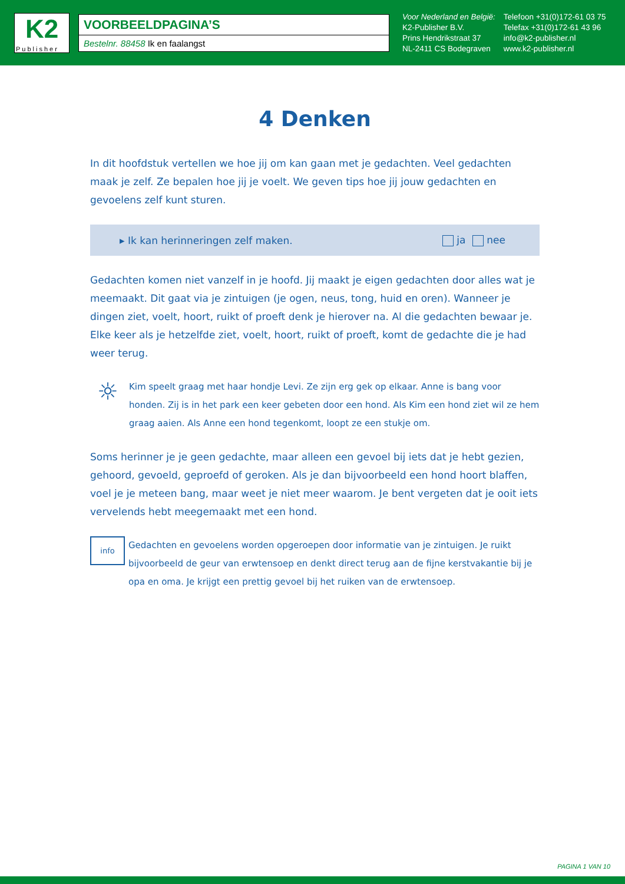K2
Publisher
VOORBEELDPAGINA’S
Bestelnr. 88458 Ik en faalangst
Voor Nederland en België:
K2-Publisher B.V.
Prins Hendrikstraat 37
NL-2411 CS Bodegraven
Telefoon +31(0)172-61 03 75
Telefax +31(0)172-61 43 96
info@k2-publisher.nl
www.k2-publisher.nl
4 Denken
In dit hoofdstuk vertellen we hoe jij om kan gaan met je gedachten. Veel gedachten maak je zelf. Ze bepalen hoe jij je voelt. We geven tips hoe jij jouw gedachten en gevoelens zelf kunt sturen.
▸ Ik kan herinneringen zelf maken. ja nee
Gedachten komen niet vanzelf in je hoofd. Jij maakt je eigen gedachten door alles wat je meemaakt. Dit gaat via je zintuigen (je ogen, neus, tong, huid en oren). Wanneer je dingen ziet, voelt, hoort, ruikt of proeft denk je hierover na. Al die gedachten bewaar je. Elke keer als je hetzelfde ziet, voelt, hoort, ruikt of proeft, komt de gedachte die je had weer terug.
☼
Kim speelt graag met haar hondje Levi. Ze zijn erg gek op elkaar. Anne is bang voor honden. Zij is in het park een keer gebeten door een hond. Als Kim een hond ziet wil ze hem graag aaien. Als Anne een hond tegenkomt, loopt ze een stukje om.
Soms herinner je je geen gedachte, maar alleen een gevoel bij iets dat je hebt gezien, gehoord, gevoeld, geproefd of geroken. Als je dan bijvoorbeeld een hond hoort blaffen, voel je je meteen bang, maar weet je niet meer waarom. Je bent vergeten dat je ooit iets vervelends hebt meegemaakt met een hond.
info
Gedachten en gevoelens worden opgeroepen door informatie van je zintuigen. Je ruikt bijvoorbeeld de geur van erwtensoep en denkt direct terug aan de fijne kerstvakantie bij je opa en oma. Je krijgt een prettig gevoel bij het ruiken van de erwtensoep.
PAGINA 1 VAN 10